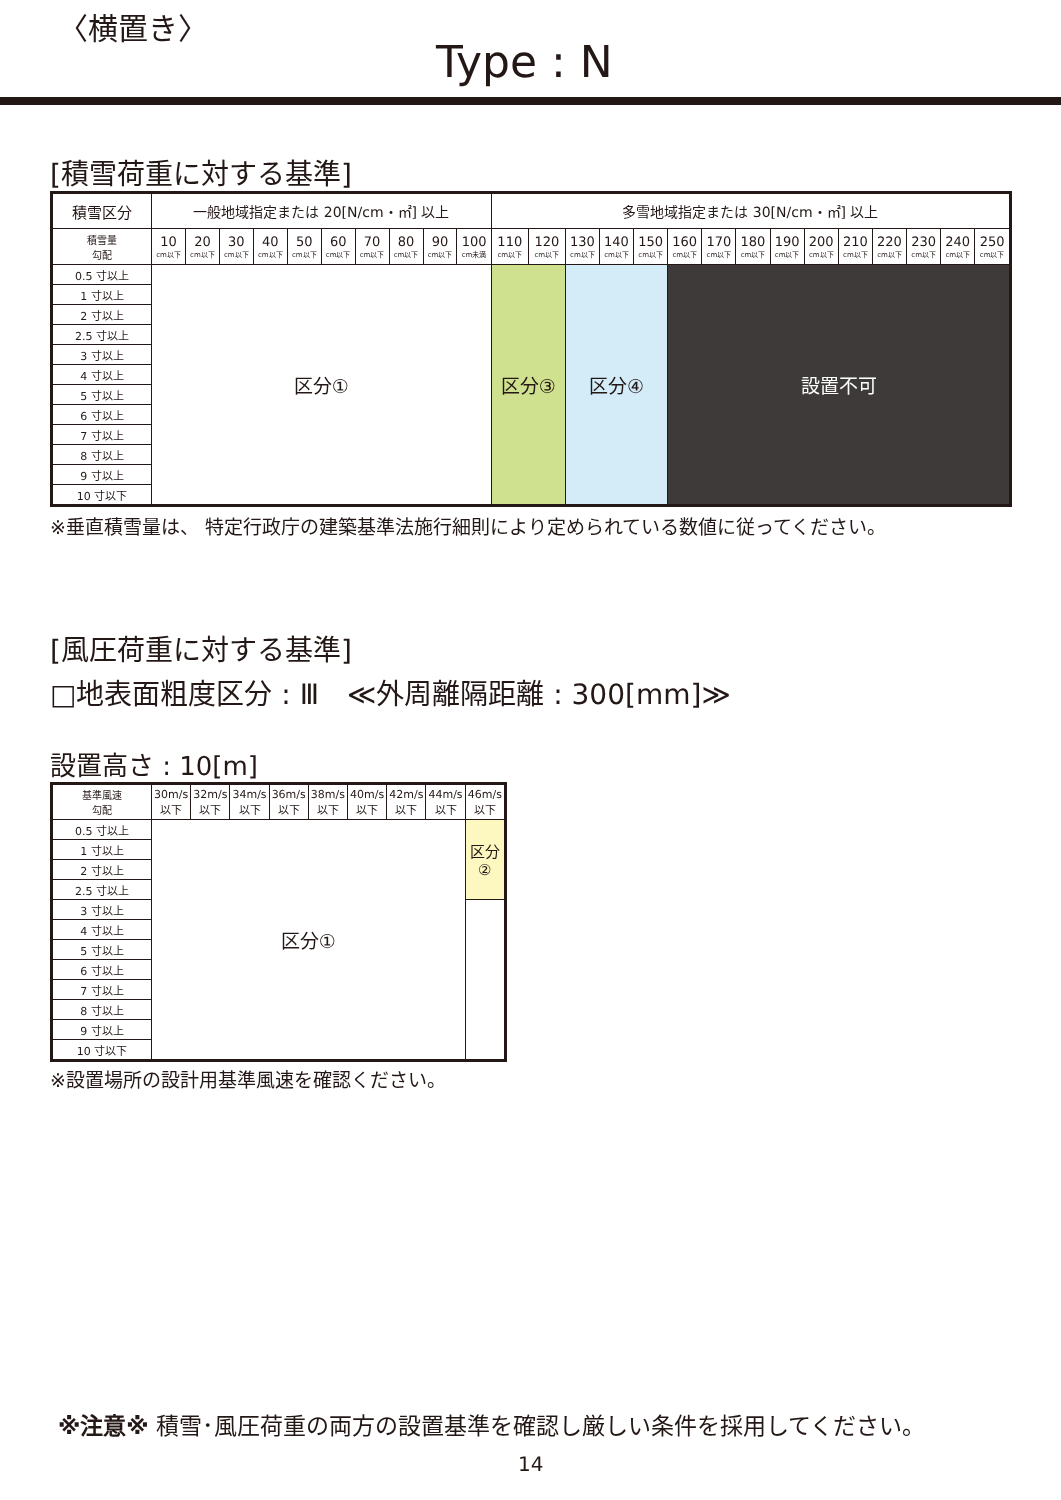〈横置き〉
Type : N
[積雪荷重に対する基準]
| 積雪区分 | 一般地域指定または 20[N/cm・㎡] 以上 | | | | | | | | | | 多雪地域指定または 30[N/cm・㎡] 以上 | | | | | | | | | | | | | | |
| --- | --- | --- | --- | --- | --- | --- | --- | --- | --- | --- | --- | --- | --- | --- | --- | --- | --- | --- | --- | --- | --- | --- | --- | --- | --- |
| 積雪量 勾配 | 10 cm以下 | 20 cm以下 | 30 cm以下 | 40 cm以下 | 50 cm以下 | 60 cm以下 | 70 cm以下 | 80 cm以下 | 90 cm以下 | 100 cm未満 | 110 cm以下 | 120 cm以下 | 130 cm以下 | 140 cm以下 | 150 cm以下 | 160 cm以下 | 170 cm以下 | 180 cm以下 | 190 cm以下 | 200 cm以下 | 210 cm以下 | 220 cm以下 | 230 cm以下 | 240 cm以下 | 250 cm以下 |
| 0.5 寸以上 | 区分① | | | | | | | | | | 区分③ | | 区分④ | | | 設置不可 | | | | | | | | | |
| 1 寸以上 | | | | | | | | | | | | | | | | | | | | | | | | | |
| 2 寸以上 | | | | | | | | | | | | | | | | | | | | | | | | | |
| 2.5 寸以上 | | | | | | | | | | | | | | | | | | | | | | | | | |
| 3 寸以上 | | | | | | | | | | | | | | | | | | | | | | | | | |
| 4 寸以上 | | | | | | | | | | | | | | | | | | | | | | | | | |
| 5 寸以上 | | | | | | | | | | | | | | | | | | | | | | | | | |
| 6 寸以上 | | | | | | | | | | | | | | | | | | | | | | | | | |
| 7 寸以上 | | | | | | | | | | | | | | | | | | | | | | | | | |
| 8 寸以上 | | | | | | | | | | | | | | | | | | | | | | | | | |
| 9 寸以上 | | | | | | | | | | | | | | | | | | | | | | | | | |
| 10 寸以下 | | | | | | | | | | | | | | | | | | | | | | | | | |
※垂直積雪量は、 特定行政庁の建築基準法施行細則により定められている数値に従ってください。
[風圧荷重に対する基準]
□地表面粗度区分 : Ⅲ　≪外周離隔距離 : 300[mm]≫
設置高さ : 10[m]
| 基準風速 勾配 | 30m/s 以下 | 32m/s 以下 | 34m/s 以下 | 36m/s 以下 | 38m/s 以下 | 40m/s 以下 | 42m/s 以下 | 44m/s 以下 | 46m/s 以下 |
| --- | --- | --- | --- | --- | --- | --- | --- | --- | --- |
| 0.5 寸以上 | 区分① | | | | | | | | 区分 ② |
| 1 寸以上 | | | | | | | | | |
| 2 寸以上 | | | | | | | | | |
| 2.5 寸以上 | | | | | | | | | |
| 3 寸以上 | | | | | | | | | |
| 4 寸以上 | | | | | | | | | |
| 5 寸以上 | | | | | | | | | |
| 6 寸以上 | | | | | | | | | |
| 7 寸以上 | | | | | | | | | |
| 8 寸以上 | | | | | | | | | |
| 9 寸以上 | | | | | | | | | |
| 10 寸以下 | | | | | | | | | |
※設置場所の設計用基準風速を確認ください。
※注意※ 積雪･風圧荷重の両方の設置基準を確認し厳しい条件を採用してください。
14